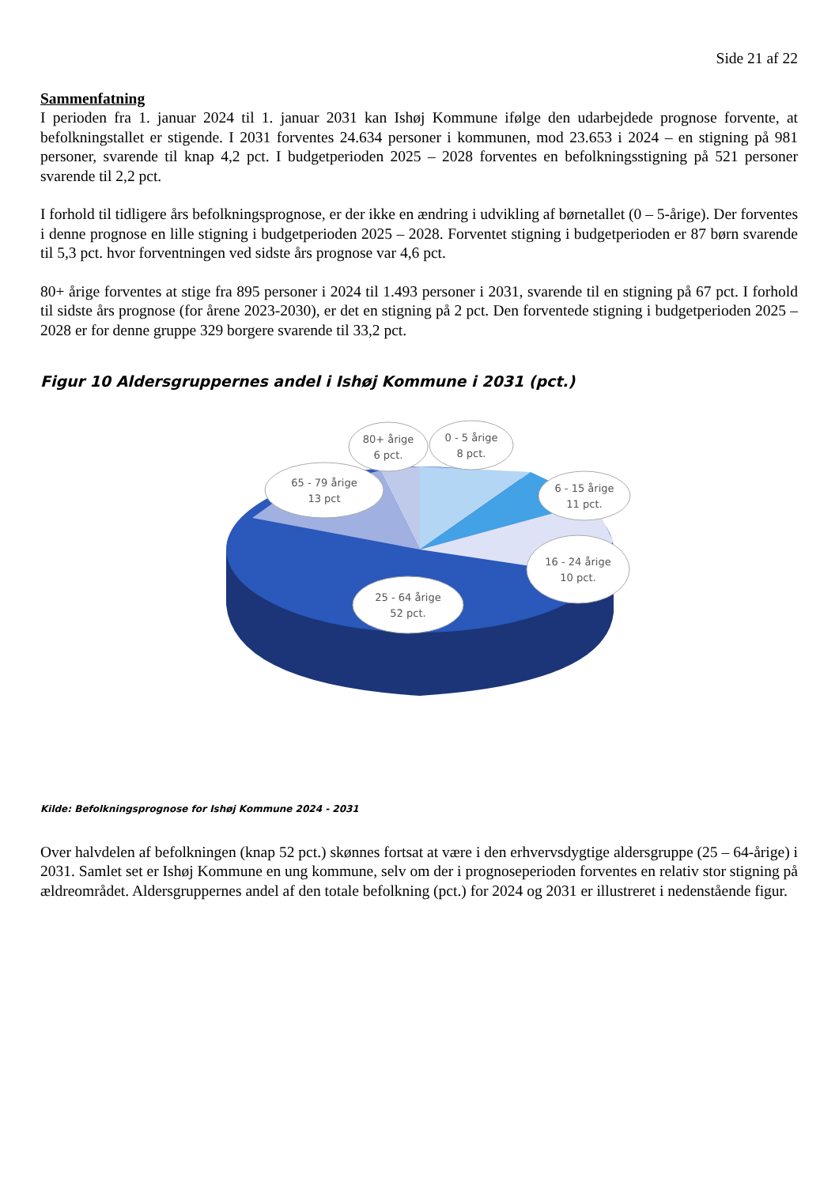Side 21 af 22
Sammenfatning
I perioden fra 1. januar 2024 til 1. januar 2031 kan Ishøj Kommune ifølge den udarbejdede prognose forvente, at befolkningstallet er stigende. I 2031 forventes 24.634 personer i kommunen, mod 23.653 i 2024 – en stigning på 981 personer, svarende til knap 4,2 pct. I budgetperioden 2025 – 2028 forventes en befolkningsstigning på 521 personer svarende til 2,2 pct.
I forhold til tidligere års befolkningsprognose, er der ikke en ændring i udvikling af børnetallet (0 – 5-årige). Der forventes i denne prognose en lille stigning i budgetperioden 2025 – 2028. Forventet stigning i budgetperioden er 87 børn svarende til 5,3 pct. hvor forventningen ved sidste års prognose var 4,6 pct.
80+ årige forventes at stige fra 895 personer i 2024 til 1.493 personer i 2031, svarende til en stigning på 67 pct. I forhold til sidste års prognose (for årene 2023-2030), er det en stigning på 2 pct. Den forventede stigning i budgetperioden 2025 – 2028 er for denne gruppe 329 borgere svarende til 33,2 pct.
Figur 10 Aldersgruppernes andel i Ishøj Kommune i 2031 (pct.)
65 - 79 årige
13 pct
80+ årige
6 pct.
0 - 5 årige
8 pct.
6 - 15 årige
11 pct.
16 - 24 årige
10 pct.
25 - 64 årige
52 pct.
Kilde: Befolkningsprognose for Ishøj Kommune 2024 - 2031
Over halvdelen af befolkningen (knap 52 pct.) skønnes fortsat at være i den erhvervsdygtige aldersgruppe (25 – 64-årige) i 2031. Samlet set er Ishøj Kommune en ung kommune, selv om der i prognoseperioden forventes en relativ stor stigning på ældreområdet. Aldersgruppernes andel af den totale befolkning (pct.) for 2024 og 2031 er illustreret i nedenstående figur.